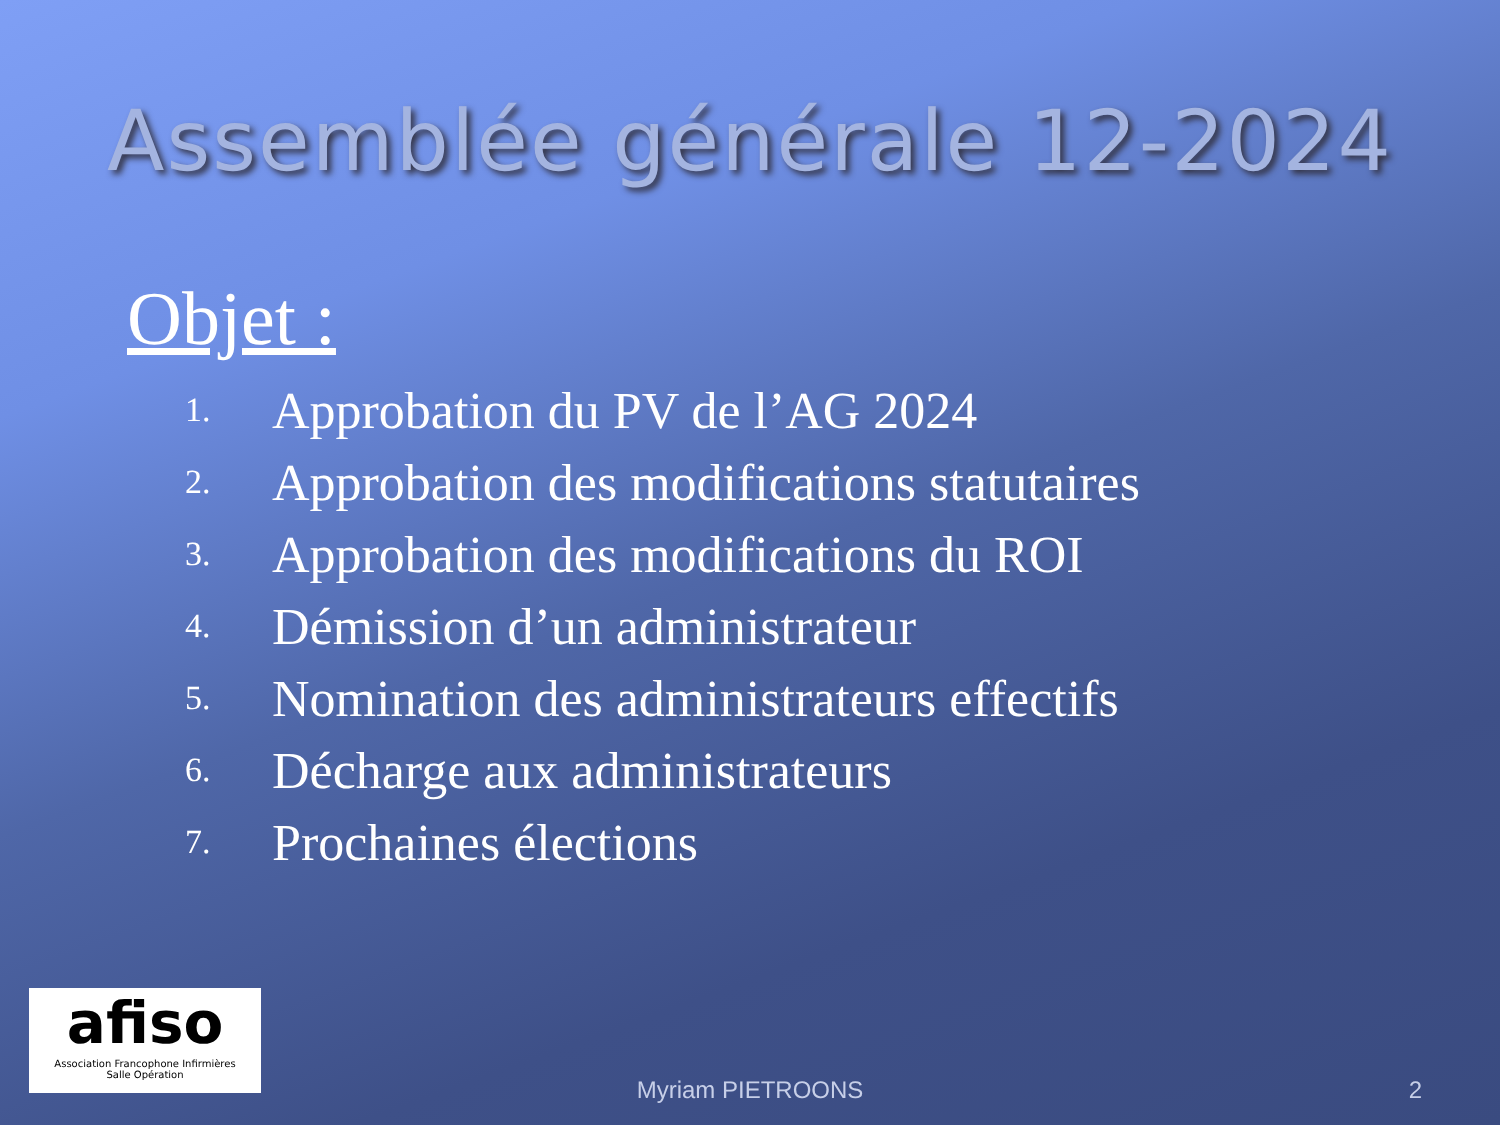Assemblée générale 12-2024
Objet :
1. Approbation du PV de l’AG 2024
2. Approbation des modifications statutaires
3. Approbation des modifications du ROI
4. Démission d’un administrateur
5. Nomination des administrateurs effectifs
6. Décharge aux administrateurs
7. Prochaines élections
afiso
Association Francophone Infirmières
Salle Opération
Myriam PIETROONS 2